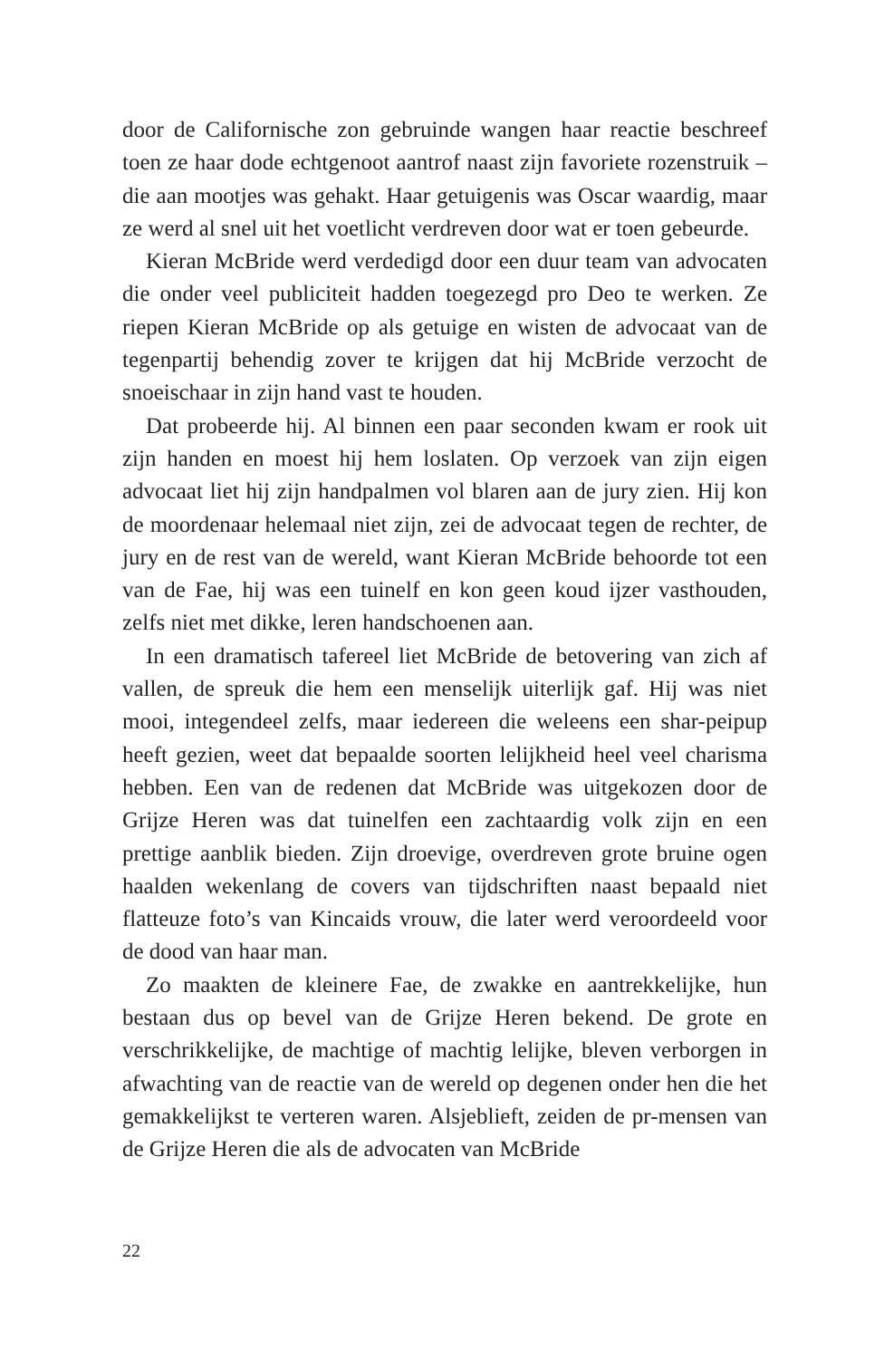door de Californische zon gebruinde wangen haar reactie beschreef toen ze haar dode echtgenoot aantrof naast zijn favoriete rozen­struik – die aan mootjes was gehakt. Haar getuigenis was Oscar waardig, maar ze werd al snel uit het voetlicht verdreven door wat er toen gebeurde.
Kieran McBride werd verdedigd door een duur team van advo­caten die onder veel publiciteit hadden toegezegd pro Deo te wer­ken. Ze riepen Kieran McBride op als getuige en wisten de advo­caat van de tegenpartij behendig zover te krijgen dat hij McBride verzocht de snoeischaar in zijn hand vast te houden.
Dat probeerde hij. Al binnen een paar seconden kwam er rook uit zijn handen en moest hij hem loslaten. Op verzoek van zijn eigen advocaat liet hij zijn handpalmen vol blaren aan de jury zien. Hij kon de moordenaar helemaal niet zijn, zei de advocaat tegen de rechter, de jury en de rest van de wereld, want Kieran McBride behoorde tot een van de Fae, hij was een tuinelf en kon geen koud ijzer vasthouden, zelfs niet met dikke, leren handschoenen aan.
In een dramatisch tafereel liet McBride de betovering van zich af vallen, de spreuk die hem een menselijk uiterlijk gaf. Hij was niet mooi, integendeel zelfs, maar iedereen die weleens een shar-peipup heeft gezien, weet dat bepaalde soorten lelijkheid heel veel charis­ma hebben. Een van de redenen dat McBride was uitgekozen door de Grijze Heren was dat tuinelfen een zachtaardig volk zijn en een prettige aanblik bieden. Zijn droevige, overdreven grote bruine ogen haalden wekenlang de covers van tijdschriften naast bepaald niet flatteuze foto’s van Kincaids vrouw, die later werd veroordeeld voor de dood van haar man.
Zo maakten de kleinere Fae, de zwakke en aantrekkelijke, hun bestaan dus op bevel van de Grijze Heren bekend. De grote en verschrikkelijke, de machtige of machtig lelijke, bleven verborgen in afwachting van de reactie van de wereld op degenen onder hen die het gemakkelijkst te verteren waren. Alsjeblieft, zeiden de pr-mensen van de Grijze Heren die als de advocaten van McBride
22